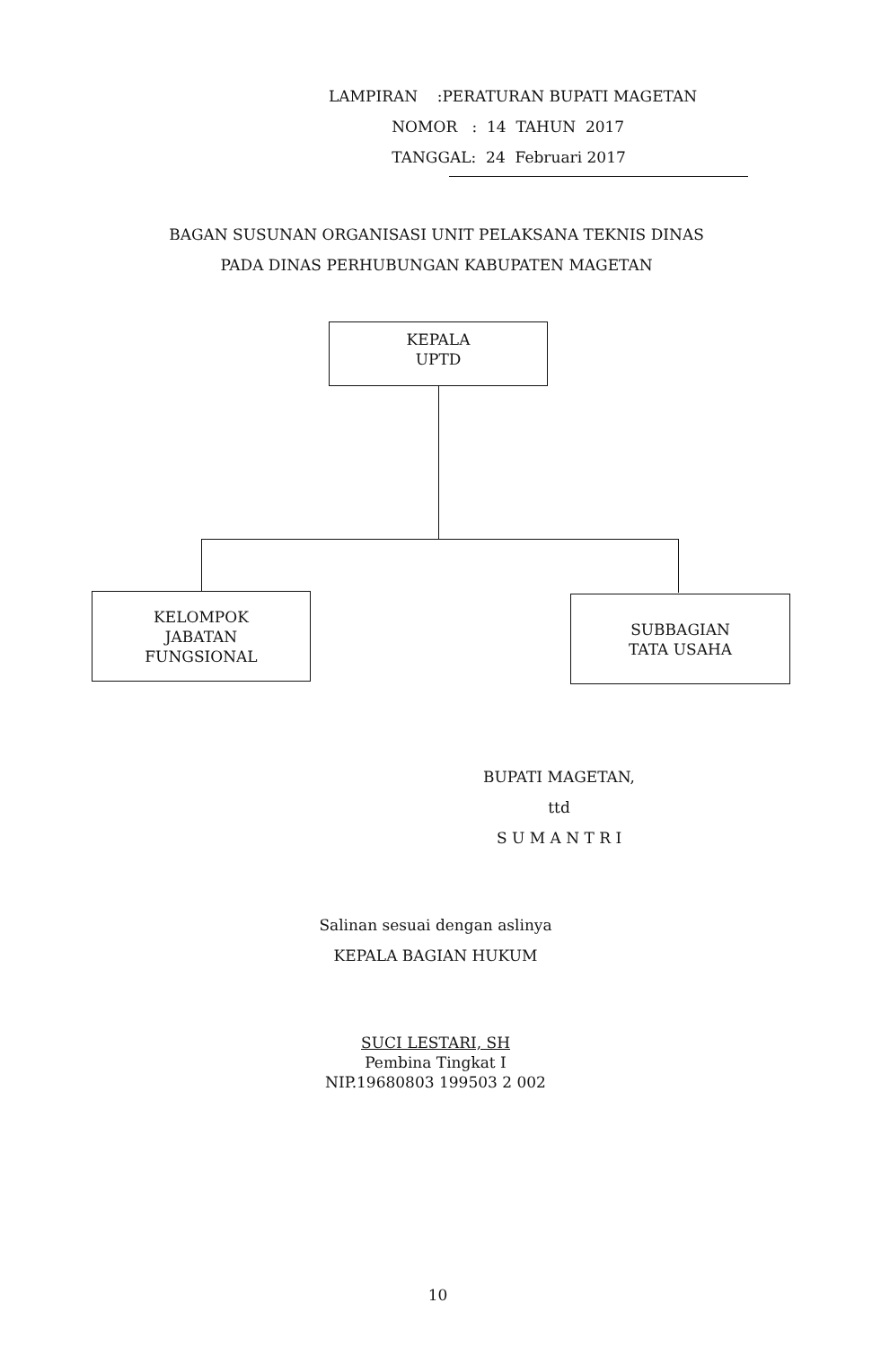LAMPIRAN :PERATURAN BUPATI MAGETAN
NOMOR : 14 TAHUN 2017
TANGGAL: 24 Februari 2017
BAGAN SUSUNAN ORGANISASI UNIT PELAKSANA TEKNIS DINAS
PADA DINAS PERHUBUNGAN KABUPATEN MAGETAN
KEPALA
UPTD
KELOMPOK
JABATAN
FUNGSIONAL
SUBBAGIAN
TATA USAHA
BUPATI MAGETAN,
ttd
S U M A N T R I
Salinan sesuai dengan aslinya
KEPALA BAGIAN HUKUM
SUCI LESTARI, SH
Pembina Tingkat I
NIP.19680803 199503 2 002
10